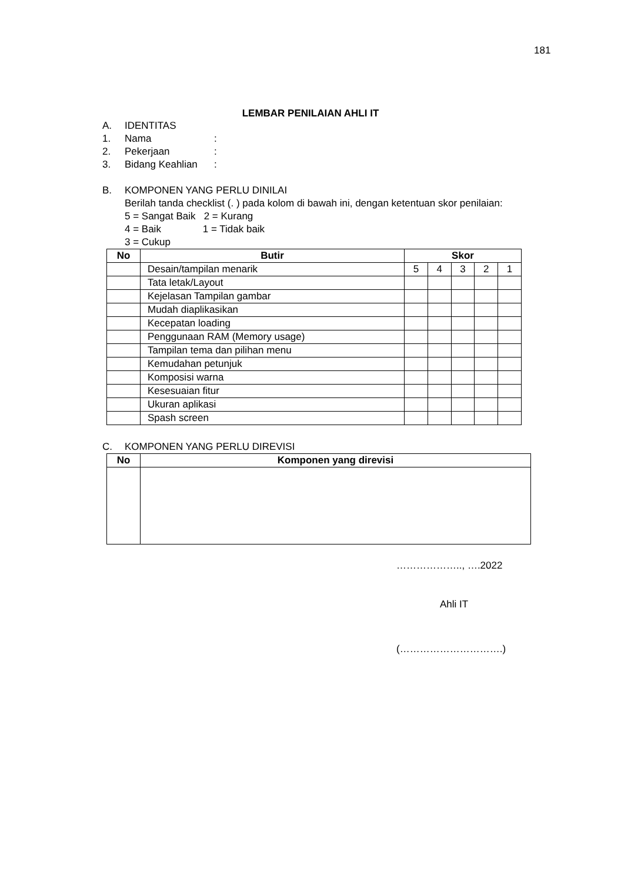181
LEMBAR PENILAIAN AHLI IT
A. IDENTITAS
1. Nama:
2. Pekerjaan:
3. Bidang Keahlian:
B. KOMPONEN YANG PERLU DINILAI
Berilah tanda checklist (. ) pada kolom di bawah ini, dengan ketentuan skor penilaian:
5 = Sangat Baik 2 = Kurang
4 = Baik 1 = Tidak baik
3 = Cukup
| No | Butir | Skor | | | | |
| --- | --- | --- | --- | --- | --- | --- |
| | Desain/tampilan menarik | 5 | 4 | 3 | 2 | 1 |
| | Tata letak/Layout | | | | | |
| | Kejelasan Tampilan gambar | | | | | |
| | Mudah diaplikasikan | | | | | |
| | Kecepatan loading | | | | | |
| | Penggunaan RAM (Memory usage) | | | | | |
| | Tampilan tema dan pilihan menu | | | | | |
| | Kemudahan petunjuk | | | | | |
| | Komposisi warna | | | | | |
| | Kesesuaian fitur | | | | | |
| | Ukuran aplikasi | | | | | |
| | Spash screen | | | | | |
C. KOMPONEN YANG PERLU DIREVISI
| No | Komponen yang direvisi |
| --- | --- |
……………….., ….2022
Ahli IT
(………………………….)